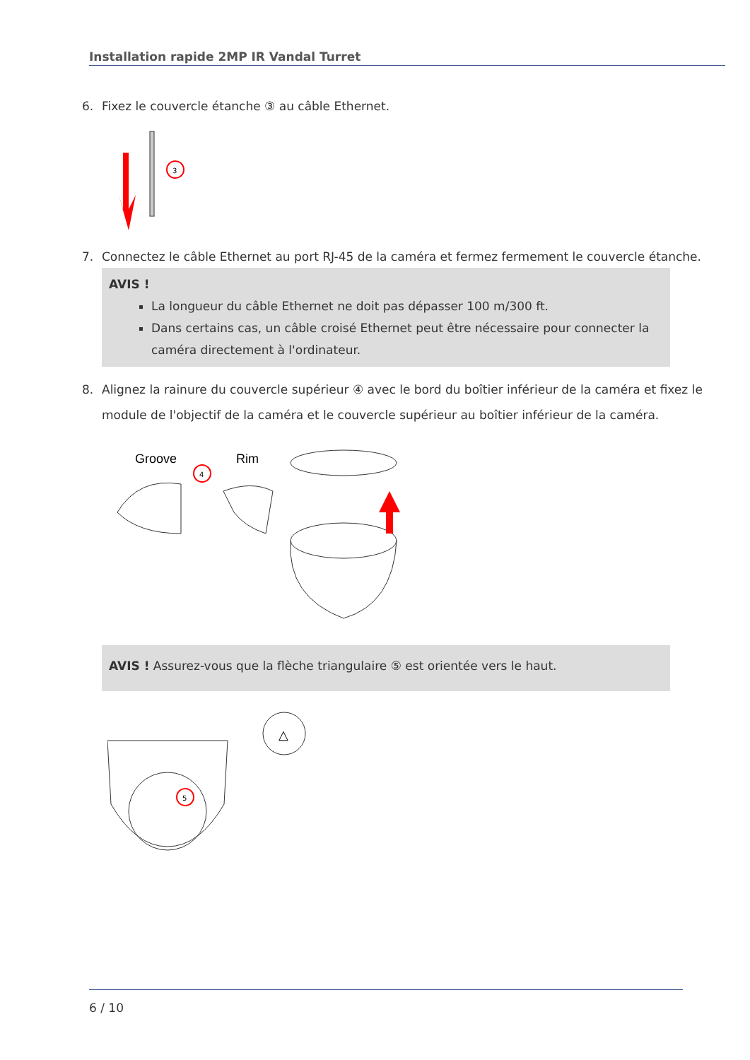Installation rapide 2MP IR Vandal Turret
6. Fixez le couvercle étanche ③ au câble Ethernet.
3
7. Connectez le câble Ethernet au port RJ-45 de la caméra et fermez fermement le couvercle étanche.
AVIS !
La longueur du câble Ethernet ne doit pas dépasser 100 m/300 ft.
Dans certains cas, un câble croisé Ethernet peut être nécessaire pour connecter la caméra directement à l'ordinateur.
8. Alignez la rainure du couvercle supérieur ④ avec le bord du boîtier inférieur de la caméra et fixez le module de l'objectif de la caméra et le couvercle supérieur au boîtier inférieur de la caméra.
Groove
Rim
4
AVIS ! Assurez-vous que la flèche triangulaire ⑤ est orientée vers le haut.
△
5
6 / 10